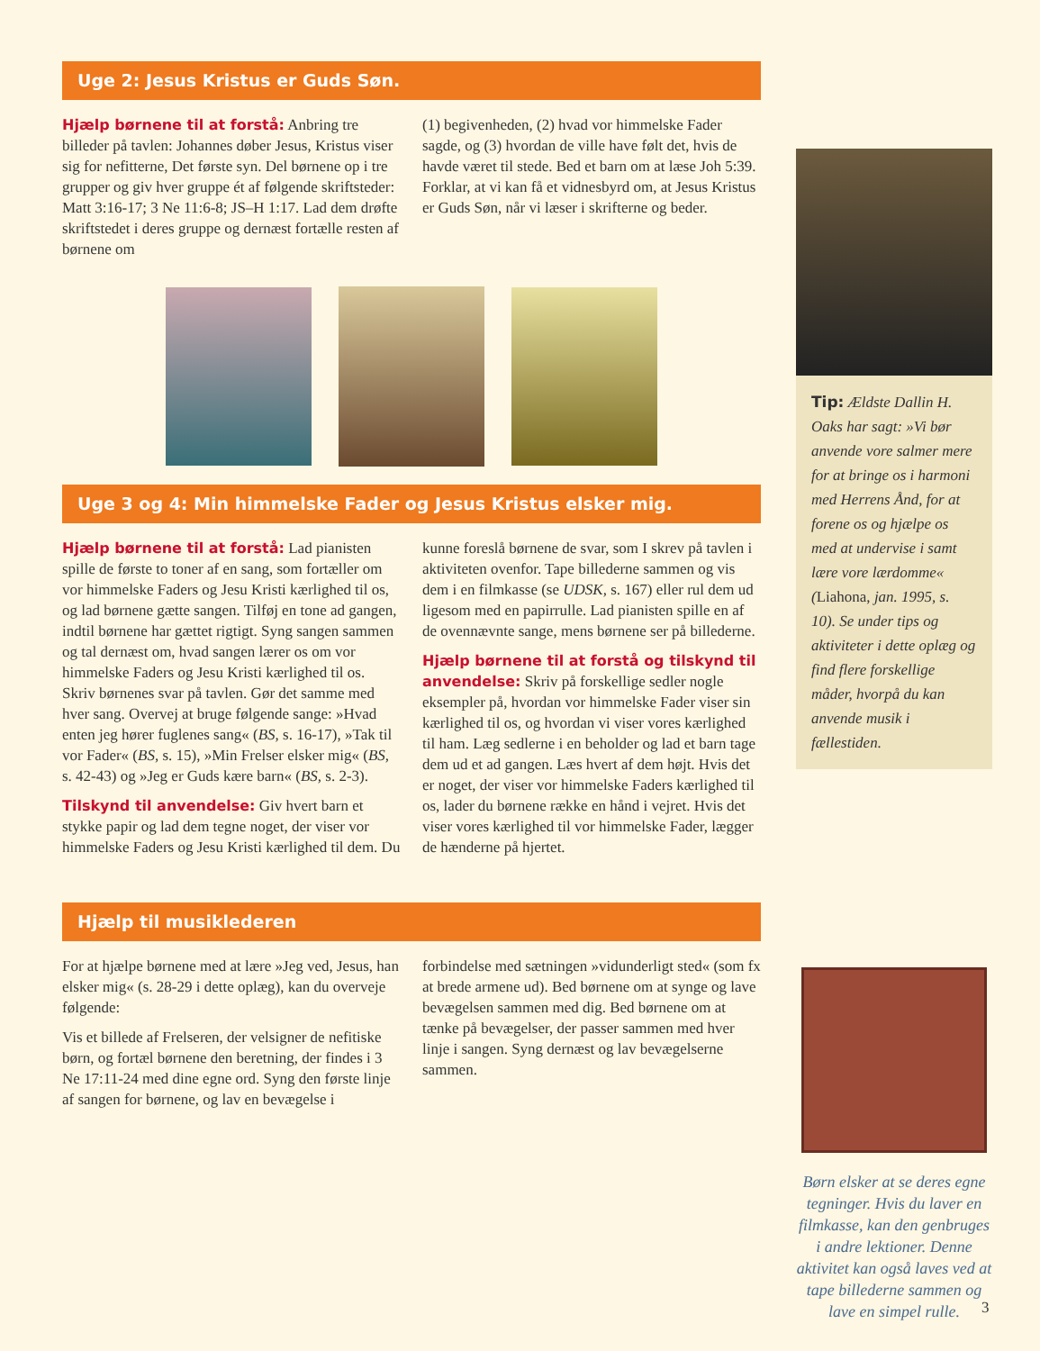Uge 2: Jesus Kristus er Guds Søn.
Hjælp børnene til at forstå: Anbring tre billeder på tavlen: Johannes døber Jesus, Kristus viser sig for nefitterne, Det første syn. Del børnene op i tre grupper og giv hver gruppe ét af følgende skriftsteder: Matt 3:16-17; 3 Ne 11:6-8; JS–H 1:17. Lad dem drøfte skriftstedet i deres gruppe og dernæst fortælle resten af børnene om
(1) begivenheden, (2) hvad vor himmelske Fader sagde, og (3) hvordan de ville have følt det, hvis de havde været til stede. Bed et barn om at læse Joh 5:39. Forklar, at vi kan få et vidnesbyrd om, at Jesus Kristus er Guds Søn, når vi læser i skrifterne og beder.
Uge 3 og 4: Min himmelske Fader og Jesus Kristus elsker mig.
Hjælp børnene til at forstå: Lad pianisten spille de første to toner af en sang, som fortæller om vor himmelske Faders og Jesu Kristi kærlighed til os, og lad børnene gætte sangen. Tilføj en tone ad gangen, indtil børnene har gættet rigtigt. Syng sangen sammen og tal dernæst om, hvad sangen lærer os om vor himmelske Faders og Jesu Kristi kærlighed til os. Skriv børnenes svar på tavlen. Gør det samme med hver sang. Overvej at bruge følgende sange: »Hvad enten jeg hører fuglenes sang« (BS, s. 16-17), »Tak til vor Fader« (BS, s. 15), »Min Frelser elsker mig« (BS, s. 42-43) og »Jeg er Guds kære barn« (BS, s. 2-3).
Tilskynd til anvendelse: Giv hvert barn et stykke papir og lad dem tegne noget, der viser vor himmelske Faders og Jesu Kristi kærlighed til dem. Du
kunne foreslå børnene de svar, som I skrev på tavlen i aktiviteten ovenfor. Tape billederne sammen og vis dem i en filmkasse (se UDSK, s. 167) eller rul dem ud ligesom med en papirrulle. Lad pianisten spille en af de ovennævnte sange, mens børnene ser på billederne.
Hjælp børnene til at forstå og tilskynd til anvendelse: Skriv på forskellige sedler nogle eksempler på, hvordan vor himmelske Fader viser sin kærlighed til os, og hvordan vi viser vores kærlighed til ham. Læg sedlerne i en beholder og lad et barn tage dem ud et ad gangen. Læs hvert af dem højt. Hvis det er noget, der viser vor himmelske Faders kærlighed til os, lader du børnene række en hånd i vejret. Hvis det viser vores kærlighed til vor himmelske Fader, lægger de hænderne på hjertet.
Hjælp til musiklederen
For at hjælpe børnene med at lære »Jeg ved, Jesus, han elsker mig« (s. 28-29 i dette oplæg), kan du overveje følgende:
Vis et billede af Frelseren, der velsigner de nefitiske børn, og fortæl børnene den beretning, der findes i 3 Ne 17:11-24 med dine egne ord. Syng den første linje af sangen for børnene, og lav en bevægelse i
forbindelse med sætningen »vidunderligt sted« (som fx at brede armene ud). Bed børnene om at synge og lave bevægelsen sammen med dig. Bed børnene om at tænke på bevægelser, der passer sammen med hver linje i sangen. Syng dernæst og lav bevægelserne sammen.
Tip: Ældste Dallin H. Oaks har sagt: »Vi bør anvende vore salmer mere for at bringe os i harmoni med Herrens Ånd, for at forene os og hjælpe os med at undervise i samt lære vore lærdomme« (Liahona, jan. 1995, s. 10). Se under tips og aktiviteter i dette oplæg og find flere forskellige måder, hvorpå du kan anvende musik i fællestiden.
Børn elsker at se deres egne tegninger. Hvis du laver en filmkasse, kan den genbruges i andre lektioner. Denne aktivitet kan også laves ved at tape billederne sammen og lave en simpel rulle.
3